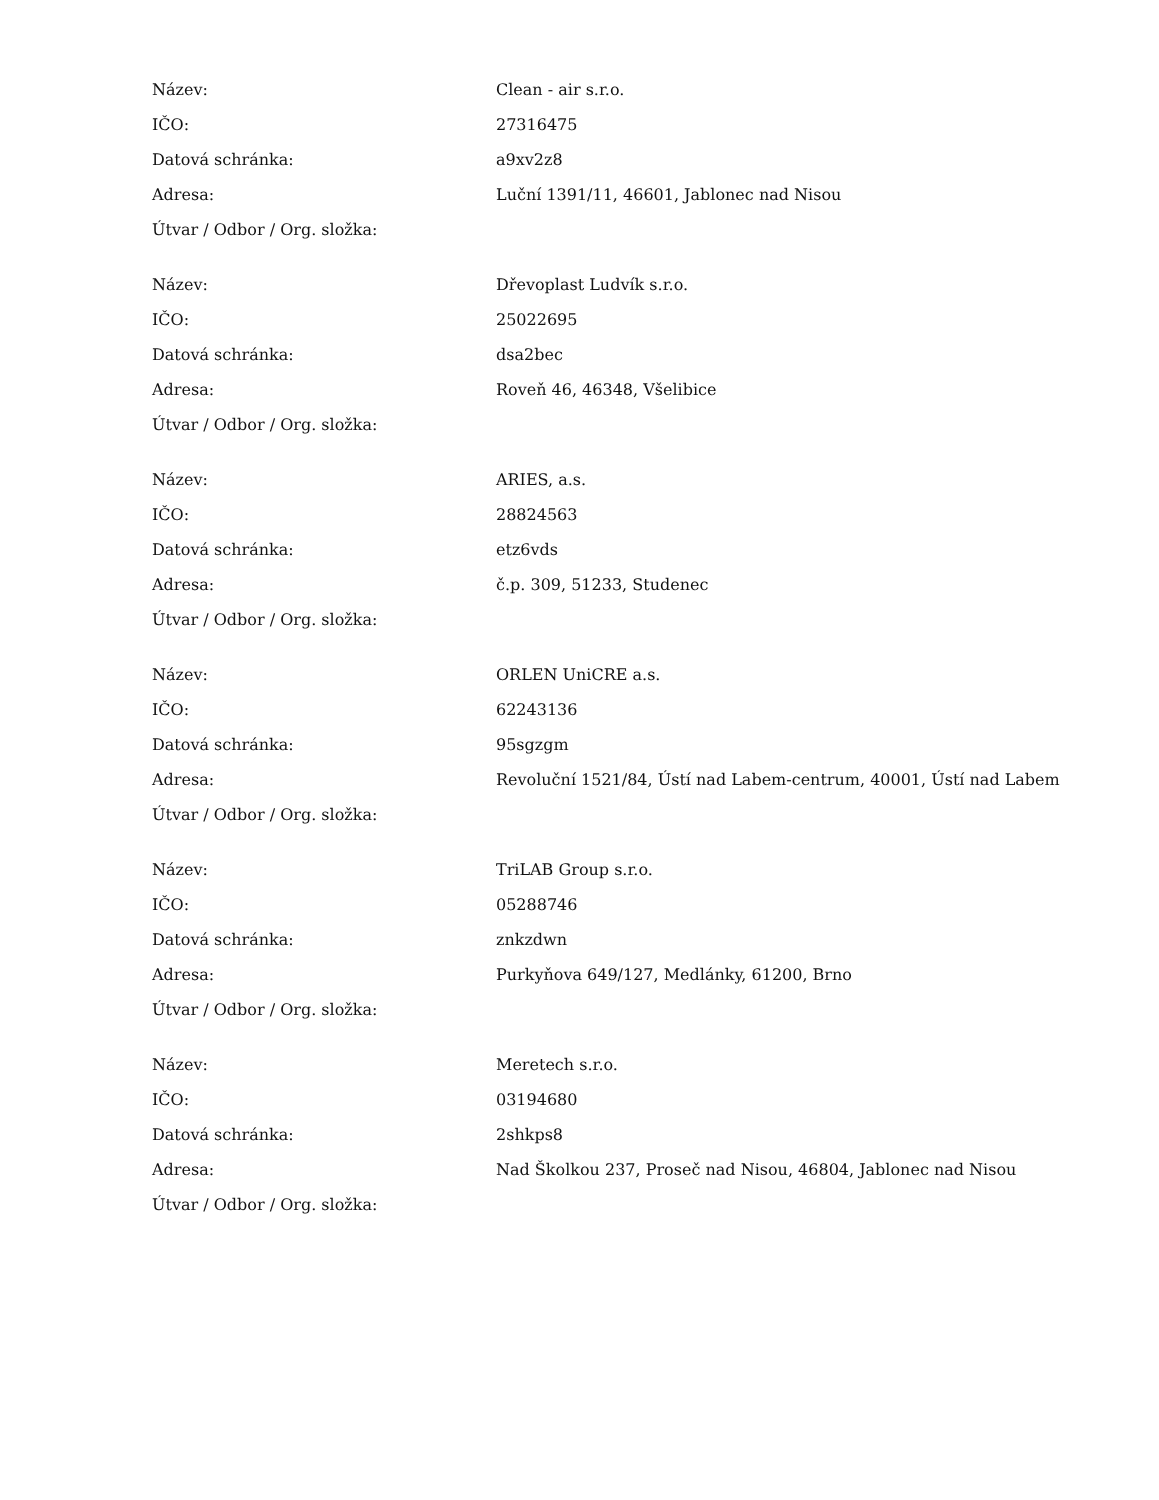| Název: | Clean - air s.r.o. |
| IČO: | 27316475 |
| Datová schránka: | a9xv2z8 |
| Adresa: | Luční 1391/11, 46601, Jablonec nad Nisou |
| Útvar / Odbor / Org. složka: | |
| Název: | Dřevoplast Ludvík s.r.o. |
| IČO: | 25022695 |
| Datová schránka: | dsa2bec |
| Adresa: | Roveň 46, 46348, Všelibice |
| Útvar / Odbor / Org. složka: | |
| Název: | ARIES, a.s. |
| IČO: | 28824563 |
| Datová schránka: | etz6vds |
| Adresa: | č.p. 309, 51233, Studenec |
| Útvar / Odbor / Org. složka: | |
| Název: | ORLEN UniCRE a.s. |
| IČO: | 62243136 |
| Datová schránka: | 95sgzgm |
| Adresa: | Revoluční 1521/84, Ústí nad Labem-centrum, 40001, Ústí nad Labem |
| Útvar / Odbor / Org. složka: | |
| Název: | TriLAB Group s.r.o. |
| IČO: | 05288746 |
| Datová schránka: | znkzdwn |
| Adresa: | Purkyňova 649/127, Medlánky, 61200, Brno |
| Útvar / Odbor / Org. složka: | |
| Název: | Meretech s.r.o. |
| IČO: | 03194680 |
| Datová schránka: | 2shkps8 |
| Adresa: | Nad Školkou 237, Proseč nad Nisou, 46804, Jablonec nad Nisou |
| Útvar / Odbor / Org. složka: | |